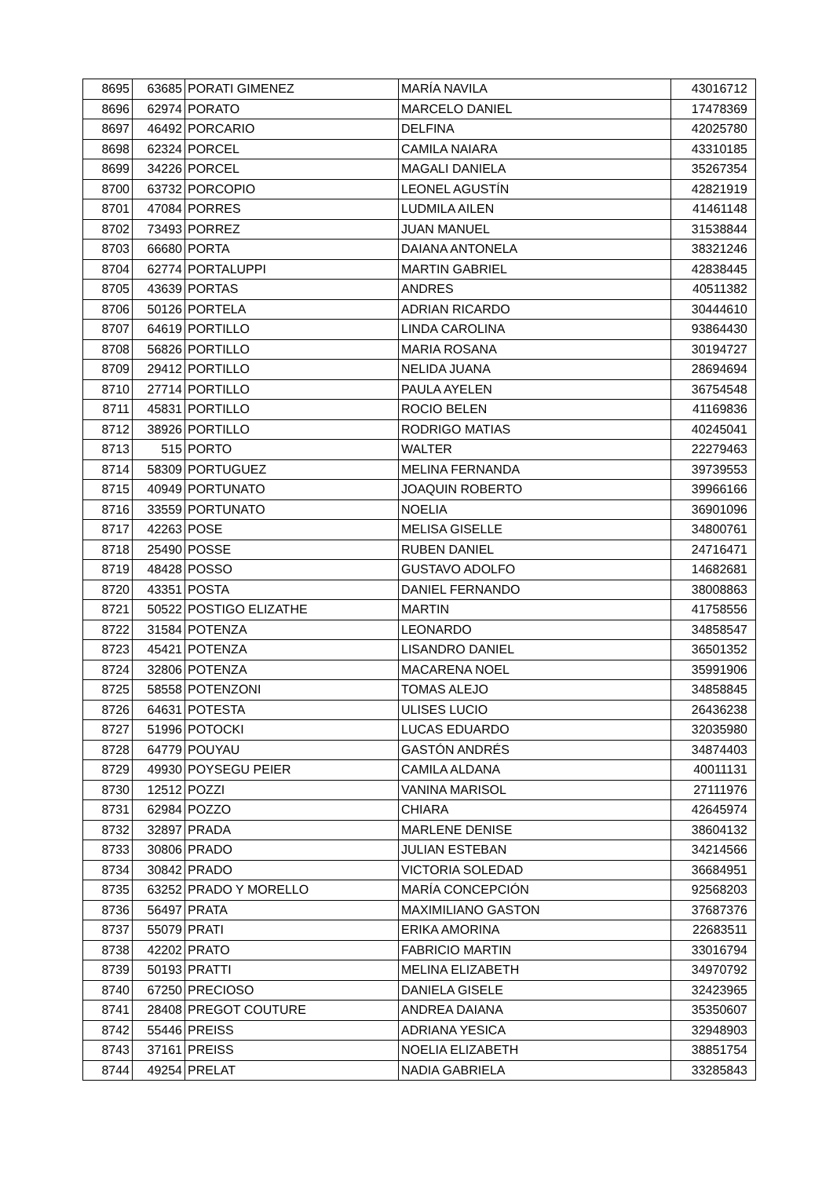| 8695 | 63685 | PORATI GIMENEZ | MARÍA NAVILA | 43016712 |
| 8696 | 62974 | PORATO | MARCELO DANIEL | 17478369 |
| 8697 | 46492 | PORCARIO | DELFINA | 42025780 |
| 8698 | 62324 | PORCEL | CAMILA NAIARA | 43310185 |
| 8699 | 34226 | PORCEL | MAGALI DANIELA | 35267354 |
| 8700 | 63732 | PORCOPIO | LEONEL AGUSTÍN | 42821919 |
| 8701 | 47084 | PORRES | LUDMILA AILEN | 41461148 |
| 8702 | 73493 | PORREZ | JUAN MANUEL | 31538844 |
| 8703 | 66680 | PORTA | DAIANA ANTONELA | 38321246 |
| 8704 | 62774 | PORTALUPPI | MARTIN GABRIEL | 42838445 |
| 8705 | 43639 | PORTAS | ANDRES | 40511382 |
| 8706 | 50126 | PORTELA | ADRIAN RICARDO | 30444610 |
| 8707 | 64619 | PORTILLO | LINDA CAROLINA | 93864430 |
| 8708 | 56826 | PORTILLO | MARIA ROSANA | 30194727 |
| 8709 | 29412 | PORTILLO | NELIDA JUANA | 28694694 |
| 8710 | 27714 | PORTILLO | PAULA AYELEN | 36754548 |
| 8711 | 45831 | PORTILLO | ROCIO BELEN | 41169836 |
| 8712 | 38926 | PORTILLO | RODRIGO MATIAS | 40245041 |
| 8713 | 515 | PORTO | WALTER | 22279463 |
| 8714 | 58309 | PORTUGUEZ | MELINA FERNANDA | 39739553 |
| 8715 | 40949 | PORTUNATO | JOAQUIN ROBERTO | 39966166 |
| 8716 | 33559 | PORTUNATO | NOELIA | 36901096 |
| 8717 | 42263 | POSE | MELISA GISELLE | 34800761 |
| 8718 | 25490 | POSSE | RUBEN DANIEL | 24716471 |
| 8719 | 48428 | POSSO | GUSTAVO ADOLFO | 14682681 |
| 8720 | 43351 | POSTA | DANIEL FERNANDO | 38008863 |
| 8721 | 50522 | POSTIGO ELIZATHE | MARTIN | 41758556 |
| 8722 | 31584 | POTENZA | LEONARDO | 34858547 |
| 8723 | 45421 | POTENZA | LISANDRO DANIEL | 36501352 |
| 8724 | 32806 | POTENZA | MACARENA NOEL | 35991906 |
| 8725 | 58558 | POTENZONI | TOMAS ALEJO | 34858845 |
| 8726 | 64631 | POTESTA | ULISES LUCIO | 26436238 |
| 8727 | 51996 | POTOCKI | LUCAS EDUARDO | 32035980 |
| 8728 | 64779 | POUYAU | GASTÓN ANDRÉS | 34874403 |
| 8729 | 49930 | POYSEGU PEIER | CAMILA ALDANA | 40011131 |
| 8730 | 12512 | POZZI | VANINA MARISOL | 27111976 |
| 8731 | 62984 | POZZO | CHIARA | 42645974 |
| 8732 | 32897 | PRADA | MARLENE DENISE | 38604132 |
| 8733 | 30806 | PRADO | JULIAN ESTEBAN | 34214566 |
| 8734 | 30842 | PRADO | VICTORIA SOLEDAD | 36684951 |
| 8735 | 63252 | PRADO Y MORELLO | MARÍA CONCEPCIÓN | 92568203 |
| 8736 | 56497 | PRATA | MAXIMILIANO GASTON | 37687376 |
| 8737 | 55079 | PRATI | ERIKA AMORINA | 22683511 |
| 8738 | 42202 | PRATO | FABRICIO MARTIN | 33016794 |
| 8739 | 50193 | PRATTI | MELINA ELIZABETH | 34970792 |
| 8740 | 67250 | PRECIOSO | DANIELA GISELE | 32423965 |
| 8741 | 28408 | PREGOT COUTURE | ANDREA DAIANA | 35350607 |
| 8742 | 55446 | PREISS | ADRIANA YESICA | 32948903 |
| 8743 | 37161 | PREISS | NOELIA ELIZABETH | 38851754 |
| 8744 | 49254 | PRELAT | NADIA GABRIELA | 33285843 |